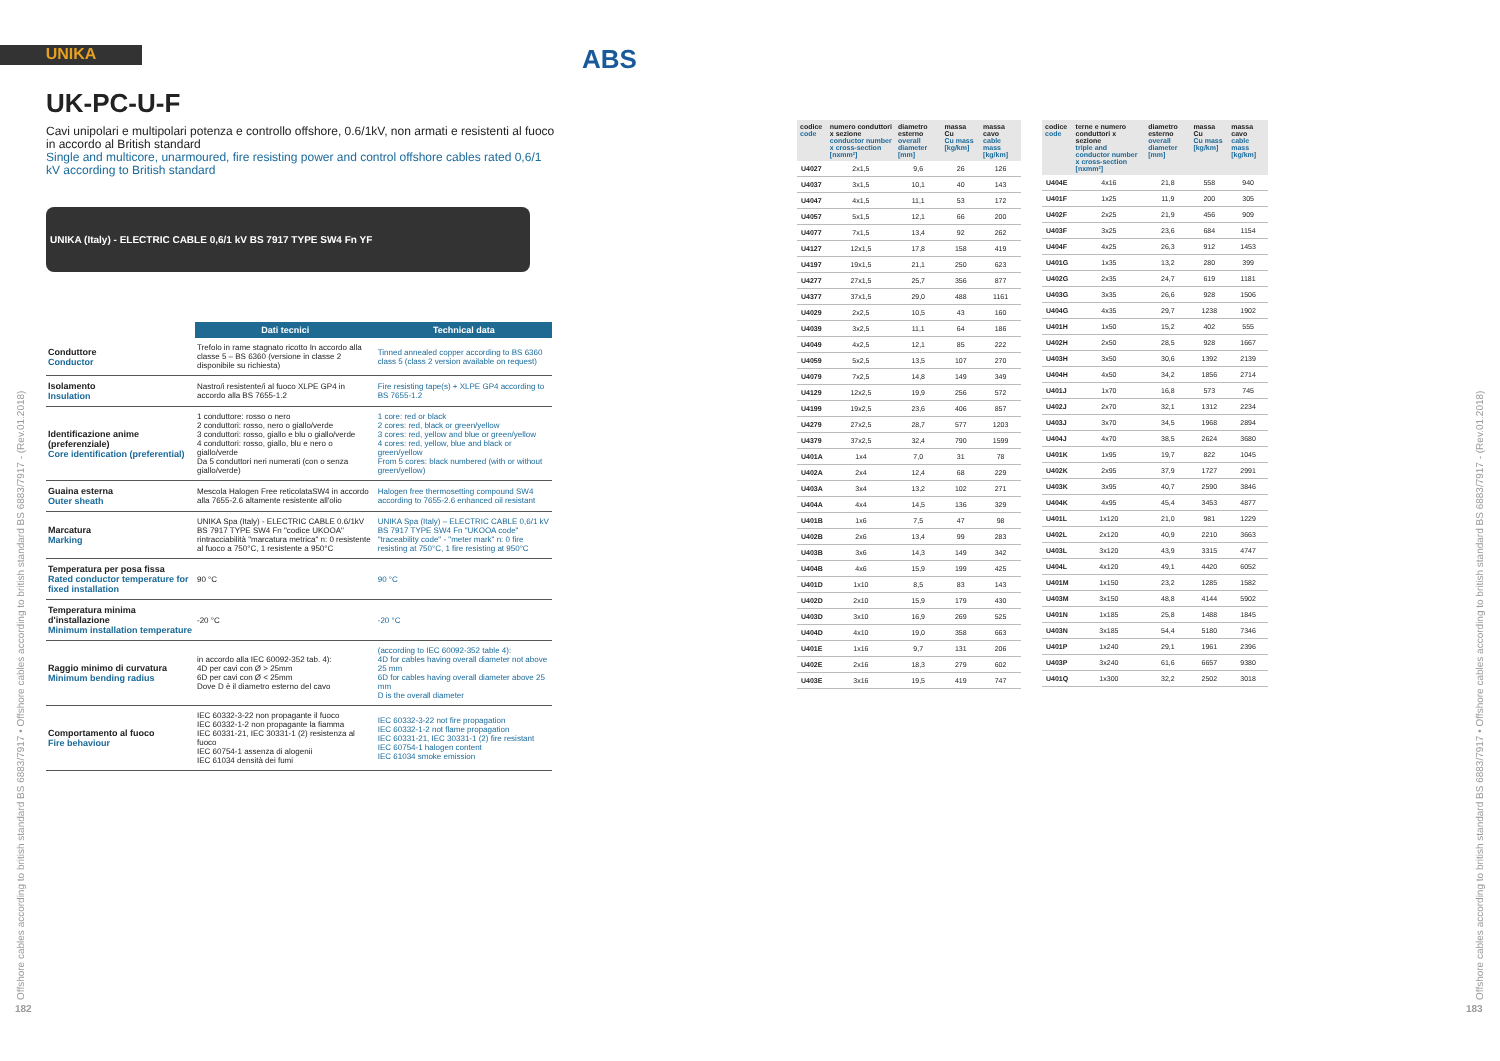UNIKA ABS
UK-PC-U-F
Cavi unipolari e multipolari potenza e controllo offshore, 0.6/1kV, non armati e resistenti al fuoco in accordo al British standard
Single and multicore, unarmoured, fire resisting power and control offshore cables rated 0,6/1 kV according to British standard
UNIKA (Italy) - ELECTRIC CABLE 0,6/1 kV BS 7917 TYPE SW4 Fn YF
| | Dati tecnici | Technical data |
| --- | --- | --- |
| Conduttore Conductor | Trefolo in rame stagnato ricotto In accordo alla classe 5 – BS 6360 (versione in classe 2 disponibile su richiesta) | Tinned annealed copper according to BS 6360 class 5 (class 2 version available on request) |
| Isolamento Insulation | Nastro/i resistente/i al fuoco XLPE GP4 in accordo alla BS 7655-1.2 | Fire resisting tape(s) + XLPE GP4 according to BS 7655-1.2 |
| Identificazione anime (preferenziale) Core identification (preferential) | 1 conduttore: rosso o nero 2 conduttori: rosso, nero o giallo/verde 3 conduttori: rosso, giallo e blu o giallo/verde 4 conduttori: rosso, giallo, blu e nero o giallo/verde Da 5 conduttori neri numerati (con o senza giallo/verde) | 1 core: red or black 2 cores: red, black or green/yellow 3 cores: red, yellow and blue or green/yellow 4 cores: red, yellow, blue and black or green/yellow From 5 cores: black numbered (with or without green/yellow) |
| Guaina esterna Outer sheath | Mescola Halogen Free reticolataSW4 in accordo alla 7655-2.6 altamente resistente all'olio | Halogen free thermosetting compound SW4 according to 7655-2.6 enhanced oil resistant |
| Marcatura Marking | UNIKA Spa (Italy) - ELECTRIC CABLE 0.6/1kV BS 7917 TYPE SW4 Fn "codice UKOOA" rintracciabilità "marcatura metrica" n: 0 resistente al fuoco a 750°C, 1 resistente a 950°C | UNIKA Spa (Italy) – ELECTRIC CABLE 0,6/1 kV BS 7917 TYPE SW4 Fn "UKOOA code" "traceability code" - "meter mark" n: 0 fire resisting at 750°C, 1 fire resisting at 950°C |
| Temperatura per posa fissa Rated conductor temperature for fixed installation | 90 °C | 90 °C |
| Temperatura minima d'installazione Minimum installation temperature | -20 °C | -20 °C |
| Raggio minimo di curvatura Minimum bending radius | in accordo alla IEC 60092-352 tab. 4): 4D per cavi con Ø > 25mm 6D per cavi con Ø < 25mm Dove D è il diametro esterno del cavo | (according to IEC 60092-352 table 4): 4D for cables having overall diameter not above 25 mm 6D for cables having overall diameter above 25 mm D is the overall diameter |
| Comportamento al fuoco Fire behaviour | IEC 60332-3-22 non propagante il fuoco IEC 60332-1-2 non propagante la fiamma IEC 60331-21, IEC 30331-1 (2) resistenza al fuoco IEC 60754-1 assenza di alogenii IEC 61034 densità dei fumi | IEC 60332-3-22 not fire propagation IEC 60332-1-2 not flame propagation IEC 60331-21, IEC 30331-1 (2) fire resistant IEC 60754-1 halogen content IEC 61034 smoke emission |
Offshore cables according to british standard BS 6883/7917 • Offshore cables according to british standard BS 6883/7917 - (Rev.01.2018)
182
| codice code | numero conduttori x sezione conductor number x cross-section [nxmm²] | diametro esterno overall diameter [mm] | massa Cu Cu mass [kg/km] | massa cavo cable mass [kg/km] |
| --- | --- | --- | --- | --- |
| U4027 | 2x1,5 | 9,6 | 26 | 126 |
| U4037 | 3x1,5 | 10,1 | 40 | 143 |
| U4047 | 4x1,5 | 11,1 | 53 | 172 |
| U4057 | 5x1,5 | 12,1 | 66 | 200 |
| U4077 | 7x1,5 | 13,4 | 92 | 262 |
| U4127 | 12x1,5 | 17,8 | 158 | 419 |
| U4197 | 19x1,5 | 21,1 | 250 | 623 |
| U4277 | 27x1,5 | 25,7 | 356 | 877 |
| U4377 | 37x1,5 | 29,0 | 488 | 1161 |
| U4029 | 2x2,5 | 10,5 | 43 | 160 |
| U4039 | 3x2,5 | 11,1 | 64 | 186 |
| U4049 | 4x2,5 | 12,1 | 85 | 222 |
| U4059 | 5x2,5 | 13,5 | 107 | 270 |
| U4079 | 7x2,5 | 14,8 | 149 | 349 |
| U4129 | 12x2,5 | 19,9 | 256 | 572 |
| U4199 | 19x2,5 | 23,6 | 406 | 857 |
| U4279 | 27x2,5 | 28,7 | 577 | 1203 |
| U4379 | 37x2,5 | 32,4 | 790 | 1599 |
| U401A | 1x4 | 7,0 | 31 | 78 |
| U402A | 2x4 | 12,4 | 68 | 229 |
| U403A | 3x4 | 13,2 | 102 | 271 |
| U404A | 4x4 | 14,5 | 136 | 329 |
| U401B | 1x6 | 7,5 | 47 | 98 |
| U402B | 2x6 | 13,4 | 99 | 283 |
| U403B | 3x6 | 14,3 | 149 | 342 |
| U404B | 4x6 | 15,9 | 199 | 425 |
| U401D | 1x10 | 8,5 | 83 | 143 |
| U402D | 2x10 | 15,9 | 179 | 430 |
| U403D | 3x10 | 16,9 | 269 | 525 |
| U404D | 4x10 | 19,0 | 358 | 663 |
| U401E | 1x16 | 9,7 | 131 | 206 |
| U402E | 2x16 | 18,3 | 279 | 602 |
| U403E | 3x16 | 19,5 | 419 | 747 |
| codice code | terne e numero conduttori x sezione triple and conductor number x cross-section [nxmm²] | diametro esterno overall diameter [mm] | massa Cu Cu mass [kg/km] | massa cavo cable mass [kg/km] |
| --- | --- | --- | --- | --- |
| U404E | 4x16 | 21,8 | 558 | 940 |
| U401F | 1x25 | 11,9 | 200 | 305 |
| U402F | 2x25 | 21,9 | 456 | 909 |
| U403F | 3x25 | 23,6 | 684 | 1154 |
| U404F | 4x25 | 26,3 | 912 | 1453 |
| U401G | 1x35 | 13,2 | 280 | 399 |
| U402G | 2x35 | 24,7 | 619 | 1181 |
| U403G | 3x35 | 26,6 | 928 | 1506 |
| U404G | 4x35 | 29,7 | 1238 | 1902 |
| U401H | 1x50 | 15,2 | 402 | 555 |
| U402H | 2x50 | 28,5 | 928 | 1667 |
| U403H | 3x50 | 30,6 | 1392 | 2139 |
| U404H | 4x50 | 34,2 | 1856 | 2714 |
| U401J | 1x70 | 16,8 | 573 | 745 |
| U402J | 2x70 | 32,1 | 1312 | 2234 |
| U403J | 3x70 | 34,5 | 1968 | 2894 |
| U404J | 4x70 | 38,5 | 2624 | 3680 |
| U401K | 1x95 | 19,7 | 822 | 1045 |
| U402K | 2x95 | 37,9 | 1727 | 2991 |
| U403K | 3x95 | 40,7 | 2590 | 3846 |
| U404K | 4x95 | 45,4 | 3453 | 4877 |
| U401L | 1x120 | 21,0 | 981 | 1229 |
| U402L | 2x120 | 40,9 | 2210 | 3663 |
| U403L | 3x120 | 43,9 | 3315 | 4747 |
| U404L | 4x120 | 49,1 | 4420 | 6052 |
| U401M | 1x150 | 23,2 | 1285 | 1582 |
| U403M | 3x150 | 48,8 | 4144 | 5902 |
| U401N | 1x185 | 25,8 | 1488 | 1845 |
| U403N | 3x185 | 54,4 | 5180 | 7346 |
| U401P | 1x240 | 29,1 | 1961 | 2396 |
| U403P | 3x240 | 61,6 | 6657 | 9380 |
| U401Q | 1x300 | 32,2 | 2502 | 3018 |
Offshore cables according to british standard BS 6883/7917 • Offshore cables according to british standard BS 6883/7917 - (Rev.01.2018)
183